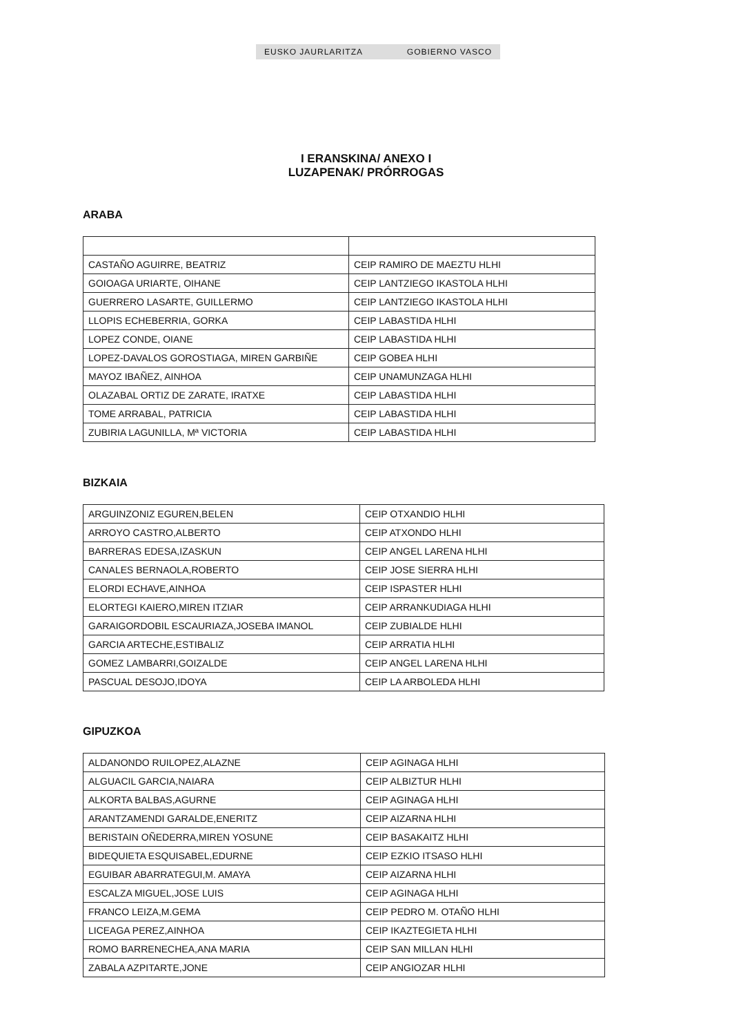EUSKO JAURLARITZA GOBIERNO VASCO
I ERANSKINA/ ANEXO I
LUZAPENAK/ PRÓRROGAS
ARABA
| CASTAÑO AGUIRRE, BEATRIZ | CEIP RAMIRO DE MAEZTU HLHI |
| GOIOAGA URIARTE, OIHANE | CEIP LANTZIEGO IKASTOLA HLHI |
| GUERRERO LASARTE, GUILLERMO | CEIP LANTZIEGO IKASTOLA HLHI |
| LLOPIS ECHEBERRIA, GORKA | CEIP LABASTIDA HLHI |
| LOPEZ CONDE, OIANE | CEIP LABASTIDA HLHI |
| LOPEZ-DAVALOS GOROSTIAGA, MIREN GARBIÑE | CEIP GOBEA HLHI |
| MAYOZ IBAÑEZ, AINHOA | CEIP UNAMUNZAGA HLHI |
| OLAZABAL ORTIZ DE ZARATE, IRATXE | CEIP LABASTIDA HLHI |
| TOME ARRABAL, PATRICIA | CEIP LABASTIDA HLHI |
| ZUBIRIA LAGUNILLA, Mª VICTORIA | CEIP LABASTIDA HLHI |
BIZKAIA
| ARGUINZONIZ EGUREN,BELEN | CEIP OTXANDIO HLHI |
| ARROYO CASTRO,ALBERTO | CEIP ATXONDO HLHI |
| BARRERAS EDESA,IZASKUN | CEIP ANGEL LARENA HLHI |
| CANALES BERNAOLA,ROBERTO | CEIP JOSE SIERRA HLHI |
| ELORDI ECHAVE,AINHOA | CEIP ISPASTER HLHI |
| ELORTEGI KAIERO,MIREN ITZIAR | CEIP ARRANKUDIAGA HLHI |
| GARAIGORDOBIL ESCAURIAZA,JOSEBA IMANOL | CEIP ZUBIALDE HLHI |
| GARCIA ARTECHE,ESTIBALIZ | CEIP ARRATIA HLHI |
| GOMEZ LAMBARRI,GOIZALDE | CEIP ANGEL LARENA HLHI |
| PASCUAL DESOJO,IDOYA | CEIP LA ARBOLEDA HLHI |
GIPUZKOA
| ALDANONDO RUILOPEZ,ALAZNE | CEIP AGINAGA HLHI |
| ALGUACIL GARCIA,NAIARA | CEIP ALBIZTUR HLHI |
| ALKORTA BALBAS,AGURNE | CEIP AGINAGA HLHI |
| ARANTZAMENDI GARALDE,ENERITZ | CEIP AIZARNA HLHI |
| BERISTAIN OÑEDERRA,MIREN YOSUNE | CEIP BASAKAITZ HLHI |
| BIDEQUIETA ESQUISABEL,EDURNE | CEIP EZKIO ITSASO HLHI |
| EGUIBAR ABARRATEGUI,M. AMAYA | CEIP AIZARNA HLHI |
| ESCALZA MIGUEL,JOSE LUIS | CEIP AGINAGA HLHI |
| FRANCO LEIZA,M.GEMA | CEIP PEDRO M. OTAÑO HLHI |
| LICEAGA PEREZ,AINHOA | CEIP IKAZTEGIETA HLHI |
| ROMO BARRENECHEA,ANA MARIA | CEIP SAN MILLAN HLHI |
| ZABALA AZPITARTE,JONE | CEIP ANGIOZAR HLHI |